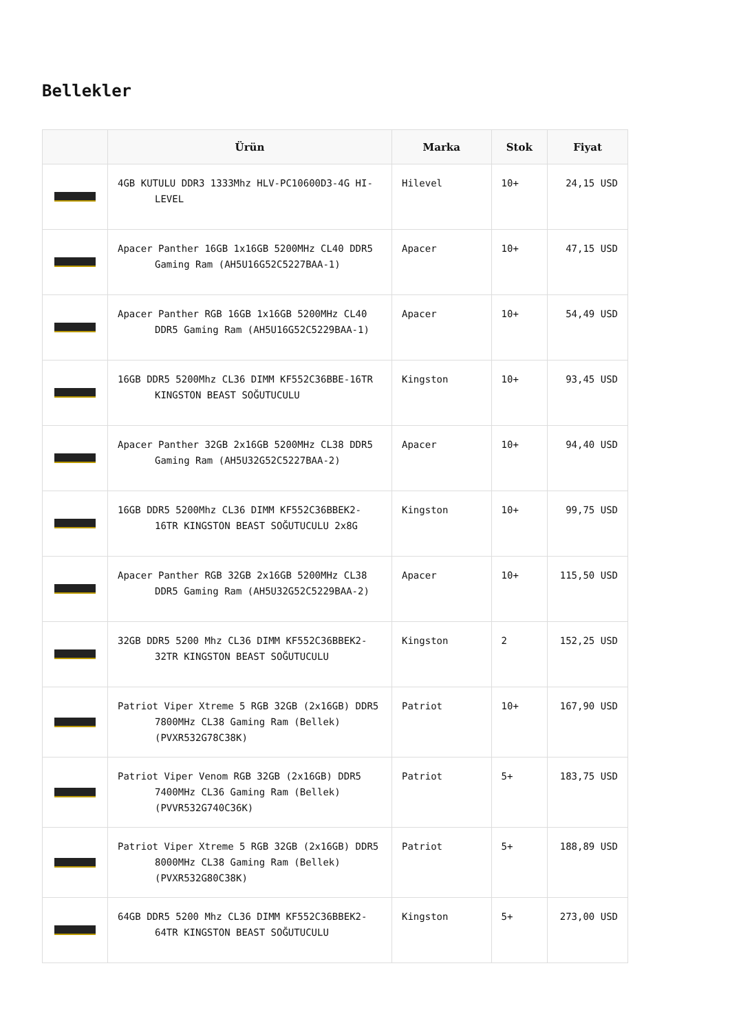Bellekler
| | Ürün | Marka | Stok | Fiyat |
| --- | --- | --- | --- | --- |
| | 4GB KUTULU DDR3 1333Mhz HLV-PC10600D3-4G HI-LEVEL | Hilevel | 10+ | 24,15 USD |
| | Apacer Panther 16GB 1x16GB 5200MHz CL40 DDR5 Gaming Ram (AH5U16G52C5227BAA-1) | Apacer | 10+ | 47,15 USD |
| | Apacer Panther RGB 16GB 1x16GB 5200MHz CL40 DDR5 Gaming Ram (AH5U16G52C5229BAA-1) | Apacer | 10+ | 54,49 USD |
| | 16GB DDR5 5200Mhz CL36 DIMM KF552C36BBE-16TR KINGSTON BEAST SOĞUTUCULU | Kingston | 10+ | 93,45 USD |
| | Apacer Panther 32GB 2x16GB 5200MHz CL38 DDR5 Gaming Ram (AH5U32G52C5227BAA-2) | Apacer | 10+ | 94,40 USD |
| | 16GB DDR5 5200Mhz CL36 DIMM KF552C36BBEK2-16TR KINGSTON BEAST SOĞUTUCULU 2x8G | Kingston | 10+ | 99,75 USD |
| | Apacer Panther RGB 32GB 2x16GB 5200MHz CL38 DDR5 Gaming Ram (AH5U32G52C5229BAA-2) | Apacer | 10+ | 115,50 USD |
| | 32GB DDR5 5200 Mhz CL36 DIMM KF552C36BBEK2-32TR KINGSTON BEAST SOĞUTUCULU | Kingston | 2 | 152,25 USD |
| | Patriot Viper Xtreme 5 RGB 32GB (2x16GB) DDR5 7800MHz CL38 Gaming Ram (Bellek) (PVXR532G78C38K) | Patriot | 10+ | 167,90 USD |
| | Patriot Viper Venom RGB 32GB (2x16GB) DDR5 7400MHz CL36 Gaming Ram (Bellek) (PVVR532G740C36K) | Patriot | 5+ | 183,75 USD |
| | Patriot Viper Xtreme 5 RGB 32GB (2x16GB) DDR5 8000MHz CL38 Gaming Ram (Bellek) (PVXR532G80C38K) | Patriot | 5+ | 188,89 USD |
| | 64GB DDR5 5200 Mhz CL36 DIMM KF552C36BBEK2-64TR KINGSTON BEAST SOĞUTUCULU | Kingston | 5+ | 273,00 USD |